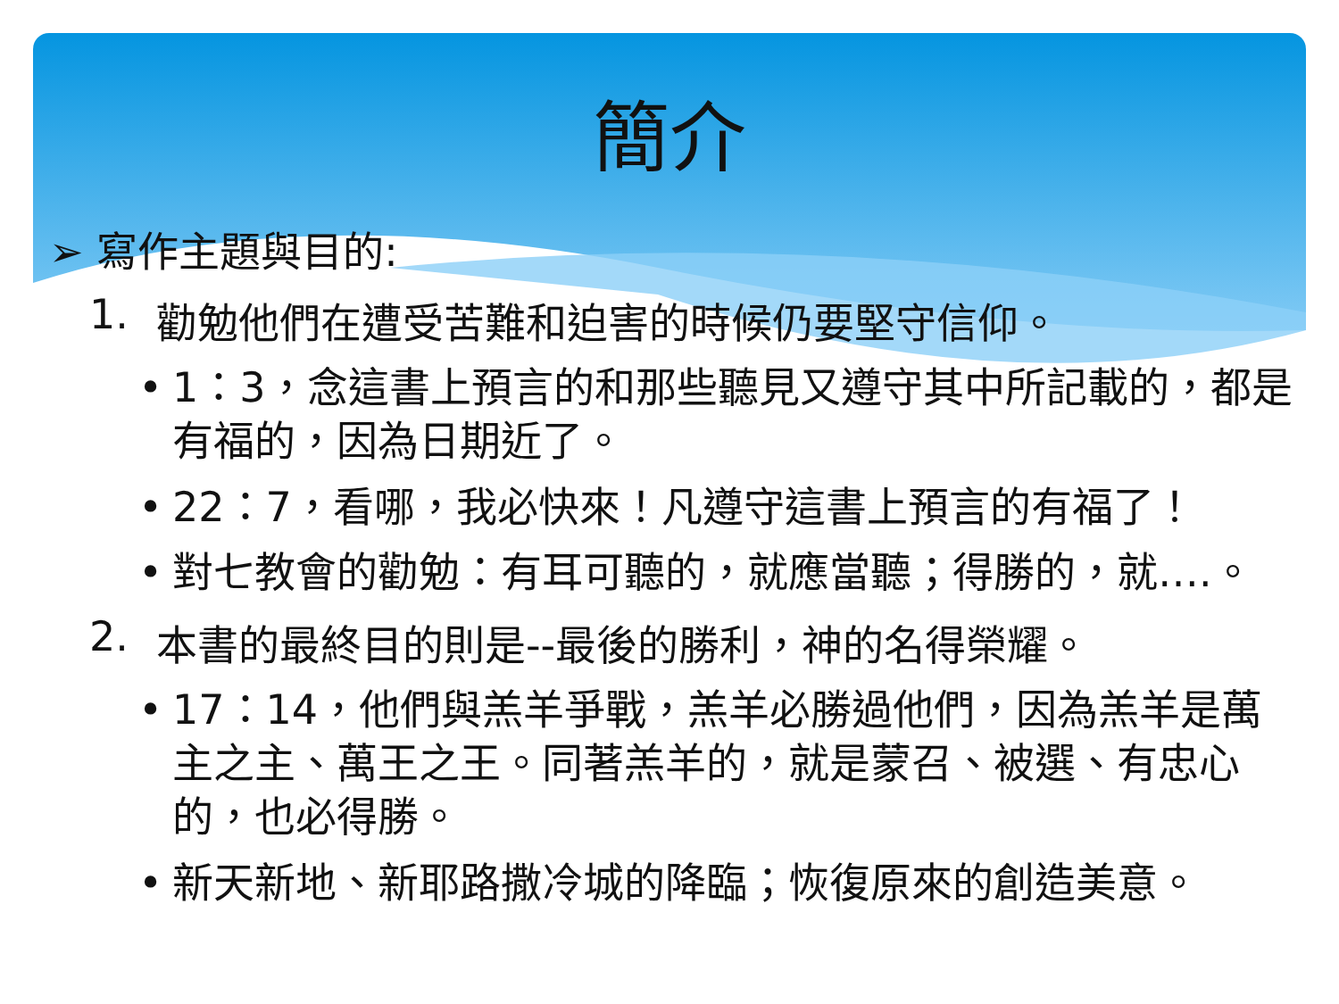簡介
➢ 寫作主題與目的:
1. 勸勉他們在遭受苦難和迫害的時候仍要堅守信仰。
• 1：3，念這書上預言的和那些聽見又遵守其中所記載的，都是有福的，因為日期近了。
• 22：7，看哪，我必快來！凡遵守這書上預言的有福了！
• 對七教會的勸勉：有耳可聽的，就應當聽；得勝的，就….。
2. 本書的最終目的則是--最後的勝利，神的名得榮耀。
• 17：14，他們與羔羊爭戰，羔羊必勝過他們，因為羔羊是萬主之主、萬王之王。同著羔羊的，就是蒙召、被選、有忠心的，也必得勝。
• 新天新地、新耶路撒冷城的降臨；恢復原來的創造美意。